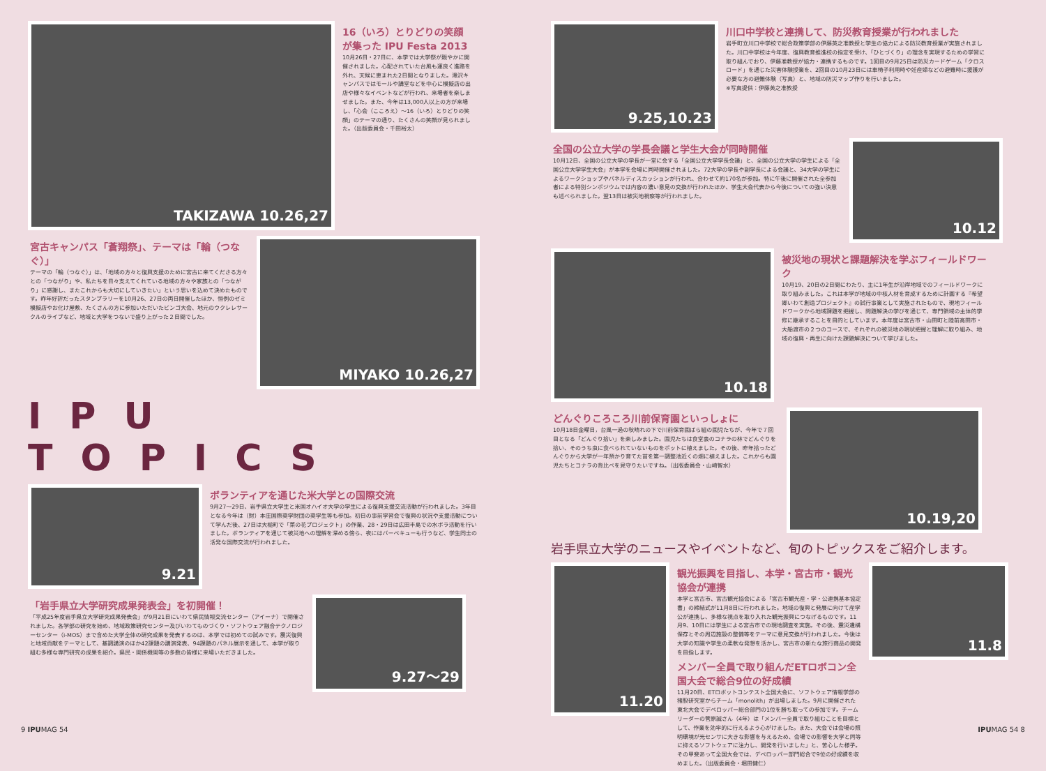TAKIZAWA 10.26,27
16（いろ）とりどりの笑顔が集った IPU Festa 2013
10月26日・27日に、本学では大学祭が賑やかに開催されました。心配されていた台風も運良く進路を外れ、天候に恵まれた2日間となりました。滝沢キャンパスではモールや講堂などを中心に模擬店の出店や様々なイベントなどが行われ、来場者を楽しませました。また、今年は13,000人以上の方が来場し、「心会（こころえ）〜16（いろ）とりどりの笑顔」のテーマの通り、たくさんの笑顔が見られました。（出版委員会・千田裕太）
宮古キャンパス「蒼翔祭」、テーマは「輪（つなぐ）」
テーマの「輪（つなぐ）」は、「地域の方々と復興支援のために宮古に来てくださる方々との「つながり」や、私たちを日々支えてくれている地域の方々や家族との「つながり」に感謝し、またこれからも大切にしていきたい」という思いを込めて決めたものです。昨年好評だったスタンプラリーを10月26、27日の両日開催したほか、恒例のゼミ模擬店やお化け屋敷、たくさんの方に参加いただいたビンゴ大会、地元のウクレレサークルのライブなど、地域と大学をつないで盛り上がった２日間でした。
MIYAKO 10.26,27
IPU TOPICS
9.21
ボランティアを通じた米大学との国際交流
9月27〜29日、岩手県立大学生と米国オハイオ大学の学生による復興支援交流活動が行われました。3年目となる今年は（財）本庄国際奨学財団の奨学生等も参加。初日の事前学習会で復興の状況や支援活動について学んだ後、27日は大槌町で「菜の花プロジェクト」の作業、28・29日は広田半島での水ボラ活動を行いました。ボランティアを通じて被災地への理解を深める傍ら、夜にはバーベキューも行うなど、学生同士の活発な国際交流が行われました。
「岩手県立大学研究成果発表会」を初開催！
「平成25年度岩手県立大学研究成果発表会」が9月21日にいわて県民情報交流センター（アイーナ）で開催されました。各学部の研究を始め、地域政策研究センター及びいわてものづくり・ソフトウェア融合テクノロジーセンター（i-MOS）まで含めた大学全体の研究成果を発表するのは、本学では初めての試みです。震災復興と地域貢献をテーマとして、基調講演のほか42課題の講演発表、94課題のパネル展示を通して、本学が取り組む多様な専門研究の成果を紹介。県民・関係機関等の多数の皆様に来場いただきました。
9.27〜29
9.25,10.23
川口中学校と連携して、防災教育授業が行われました
岩手町立川口中学校で総合政策学部の伊藤英之准教授と学生の協力による防災教育授業が実施されました。川口中学校は今年度、復興教育推進校の指定を受け、「ひとづくり」の理念を実現するための学習に取り組んでおり、伊藤准教授が協力・連携するものです。1回目の9月25日は防災カードゲーム「クロスロード」を通じた災害体験授業を、2回目の10月23日には車椅子利用時や妊産婦などの避難時に援護が必要な方の避難体験（写真）と、地域の防災マップ作りを行いました。
※写真提供：伊藤英之准教授
全国の公立大学の学長会議と学生大会が同時開催
10月12日、全国の公立大学の学長が一堂に会する「全国公立大学学長会議」と、全国の公立大学の学生による「全国公立大学学生大会」が本学を会場に同時開催されました。72大学の学長や副学長による会議と、34大学の学生によるワークショップやパネルディスカッションが行われ、合わせて約170名が参加。特に午後に開催された全参加者による特別シンポジウムでは内容の濃い意見の交換が行われたほか、学生大会代表から今後についての強い決意も述べられました。翌13日は被災地視察等が行われました。
10.12
10.18
被災地の現状と課題解決を学ぶフィールドワーク
10月19、20日の2日間にわたり、主に1年生が沿岸地域でのフィールドワークに取り組みました。これは本学が地域の中核人材を育成するために計画する『希望郷いわて創造プロジェクト』の試行事業として実施されたもので、現地フィールドワークから地域課題を把握し、問題解決の学びを通じて、専門領域の主体的学修に継承することを目的としています。本年度は宮古市・山田町と陸前高田市・大船渡市の２つのコースで、それぞれの被災地の現状把握と理解に取り組み、地域の復興・再生に向けた課題解決について学びました。
どんぐりころころ川前保育園といっしょに
10月18日金曜日，台風一過の秋晴れの下で川前保育園ばら組の園児たちが、今年で７回目となる「どんぐり拾い」を楽しみました。園児たちは食堂裏のコナラの林でどんぐりを拾い、そのうち虫に食べられていないものをポットに植えました。その後、昨年拾ったどんぐりから大学が一年預かり育てた苗を第一調整池近くの畑に植えました。これからも園児たちとコナラの背比べを見守りたいですね。（出版委員会・山崎智水）
10.19,20
岩手県立大学のニュースやイベントなど、旬のトピックスをご紹介します。
11.20
観光振興を目指し、本学・宮古市・観光協会が連携
本学と宮古市、宮古観光協会による「宮古市観光産・学・公連携基本協定書」の締結式が11月8日に行われました。地域の復興と発展に向けて産学公が連携し、多様な視点を取り入れた観光振興につなげるものです。11月9、10日には学生による宮古市での現地調査を実施。その後、震災遺構保存とその周辺施設の整備等をテーマに意見交換が行われました。今後は大学の知識や学生の柔軟な発想を活かし、宮古市の新たな旅行商品の開発を目指します。
メンバー全員で取り組んだETロボコン全国大会で総合9位の好成績
11月20日、ETロボットコンテスト全国大会に、ソフトウェア情報学部の猪股研究室からチーム「monolith」が出場しました。9月に開催された東北大会でデベロッパー総合部門の1位を勝ち取っての参加です。チームリーダーの菅原誠さん（4年）は「メンバー全員で取り組むことを目標として、作業を効率的に行えるよう心がけました。また、大会では会場の照明環境が光センサに大きな影響を与えるため、会場での影響を大学と同等に抑えるソフトウェアに注力し、開発を行いました」と、苦心した様子。その甲斐あって全国大会では、デベロッパー部門総合で9位の好成績を収めました。（出版委員会・堀田健仁）
11.8
9 IPUMAG 54 IPUMAG 54 8